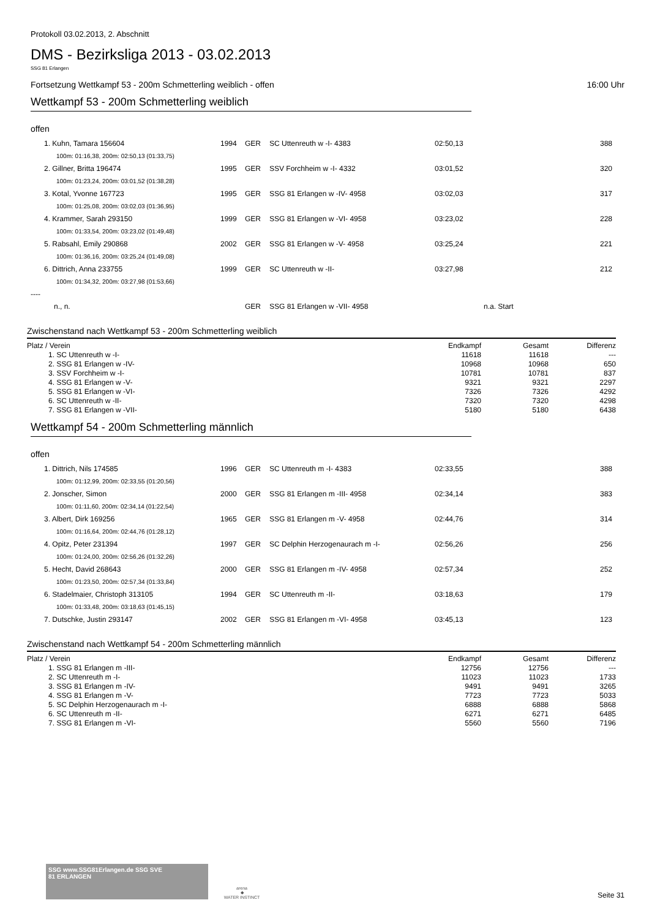Protokoll 03.02.2013, 2. Abschnitt
DMS - Bezirksliga 2013 - 03.02.2013
SSG 81 Erlangen
Fortsetzung Wettkampf 53 - 200m Schmetterling weiblich - offen 16:00 Uhr
Wettkampf 53 - 200m Schmetterling weiblich
offen
| 1. Kuhn, Tamara 156604 | 1994 | GER | SC Uttenreuth w -I- 4383 | 02:50,13 | | 388 |
| 100m: 01:16,38, 200m: 02:50,13 (01:33,75) | | | | | | |
| 2. Gillner, Britta 196474 | 1995 | GER | SSV Forchheim w -I- 4332 | 03:01,52 | | 320 |
| 100m: 01:23,24, 200m: 03:01,52 (01:38,28) | | | | | | |
| 3. Kotal, Yvonne 167723 | 1995 | GER | SSG 81 Erlangen w -IV- 4958 | 03:02,03 | | 317 |
| 100m: 01:25,08, 200m: 03:02,03 (01:36,95) | | | | | | |
| 4. Krammer, Sarah 293150 | 1999 | GER | SSG 81 Erlangen w -VI- 4958 | 03:23,02 | | 228 |
| 100m: 01:33,54, 200m: 03:23,02 (01:49,48) | | | | | | |
| 5. Rabsahl, Emily 290868 | 2002 | GER | SSG 81 Erlangen w -V- 4958 | 03:25,24 | | 221 |
| 100m: 01:36,16, 200m: 03:25,24 (01:49,08) | | | | | | |
| 6. Dittrich, Anna 233755 | 1999 | GER | SC Uttenreuth w -II- | 03:27,98 | | 212 |
| 100m: 01:34,32, 200m: 03:27,98 (01:53,66) | | | | | | |
| ---- | | | | | | |
| n., n. | | GER | SSG 81 Erlangen w -VII- 4958 | | n.a. Start | |
Zwischenstand nach Wettkampf 53 - 200m Schmetterling weiblich
| Platz / Verein | Endkampf | Gesamt | Differenz |
| --- | --- | --- | --- |
| 1. SC Uttenreuth w -I- | 11618 | 11618 | --- |
| 2. SSG 81 Erlangen w -IV- | 10968 | 10968 | 650 |
| 3. SSV Forchheim w -I- | 10781 | 10781 | 837 |
| 4. SSG 81 Erlangen w -V- | 9321 | 9321 | 2297 |
| 5. SSG 81 Erlangen w -VI- | 7326 | 7326 | 4292 |
| 6. SC Uttenreuth w -II- | 7320 | 7320 | 4298 |
| 7. SSG 81 Erlangen w -VII- | 5180 | 5180 | 6438 |
Wettkampf 54 - 200m Schmetterling männlich
offen
| 1. Dittrich, Nils 174585 | 1996 | GER | SC Uttenreuth m -I- 4383 | 02:33,55 | | 388 |
| 100m: 01:12,99, 200m: 02:33,55 (01:20,56) | | | | | | |
| 2. Jonscher, Simon | 2000 | GER | SSG 81 Erlangen m -III- 4958 | 02:34,14 | | 383 |
| 100m: 01:11,60, 200m: 02:34,14 (01:22,54) | | | | | | |
| 3. Albert, Dirk 169256 | 1965 | GER | SSG 81 Erlangen m -V- 4958 | 02:44,76 | | 314 |
| 100m: 01:16,64, 200m: 02:44,76 (01:28,12) | | | | | | |
| 4. Opitz, Peter 231394 | 1997 | GER | SC Delphin Herzogenaurach m -I- | 02:56,26 | | 256 |
| 100m: 01:24,00, 200m: 02:56,26 (01:32,26) | | | | | | |
| 5. Hecht, David 268643 | 2000 | GER | SSG 81 Erlangen m -IV- 4958 | 02:57,34 | | 252 |
| 100m: 01:23,50, 200m: 02:57,34 (01:33,84) | | | | | | |
| 6. Stadelmaier, Christoph 313105 | 1994 | GER | SC Uttenreuth m -II- | 03:18,63 | | 179 |
| 100m: 01:33,48, 200m: 03:18,63 (01:45,15) | | | | | | |
| 7. Dutschke, Justin 293147 | 2002 | GER | SSG 81 Erlangen m -VI- 4958 | 03:45,13 | | 123 |
Zwischenstand nach Wettkampf 54 - 200m Schmetterling männlich
| Platz / Verein | Endkampf | Gesamt | Differenz |
| --- | --- | --- | --- |
| 1. SSG 81 Erlangen m -III- | 12756 | 12756 | --- |
| 2. SC Uttenreuth m -I- | 11023 | 11023 | 1733 |
| 3. SSG 81 Erlangen m -IV- | 9491 | 9491 | 3265 |
| 4. SSG 81 Erlangen m -V- | 7723 | 7723 | 5033 |
| 5. SC Delphin Herzogenaurach m -I- | 6888 | 6888 | 5868 |
| 6. SC Uttenreuth m -II- | 6271 | 6271 | 6485 |
| 7. SSG 81 Erlangen m -VI- | 5560 | 5560 | 7196 |
SSG www.SSG81Erlangen.de SSG SVE
81 ERLANGEN
arena
◆
WATER INSTINCT
Seite 31